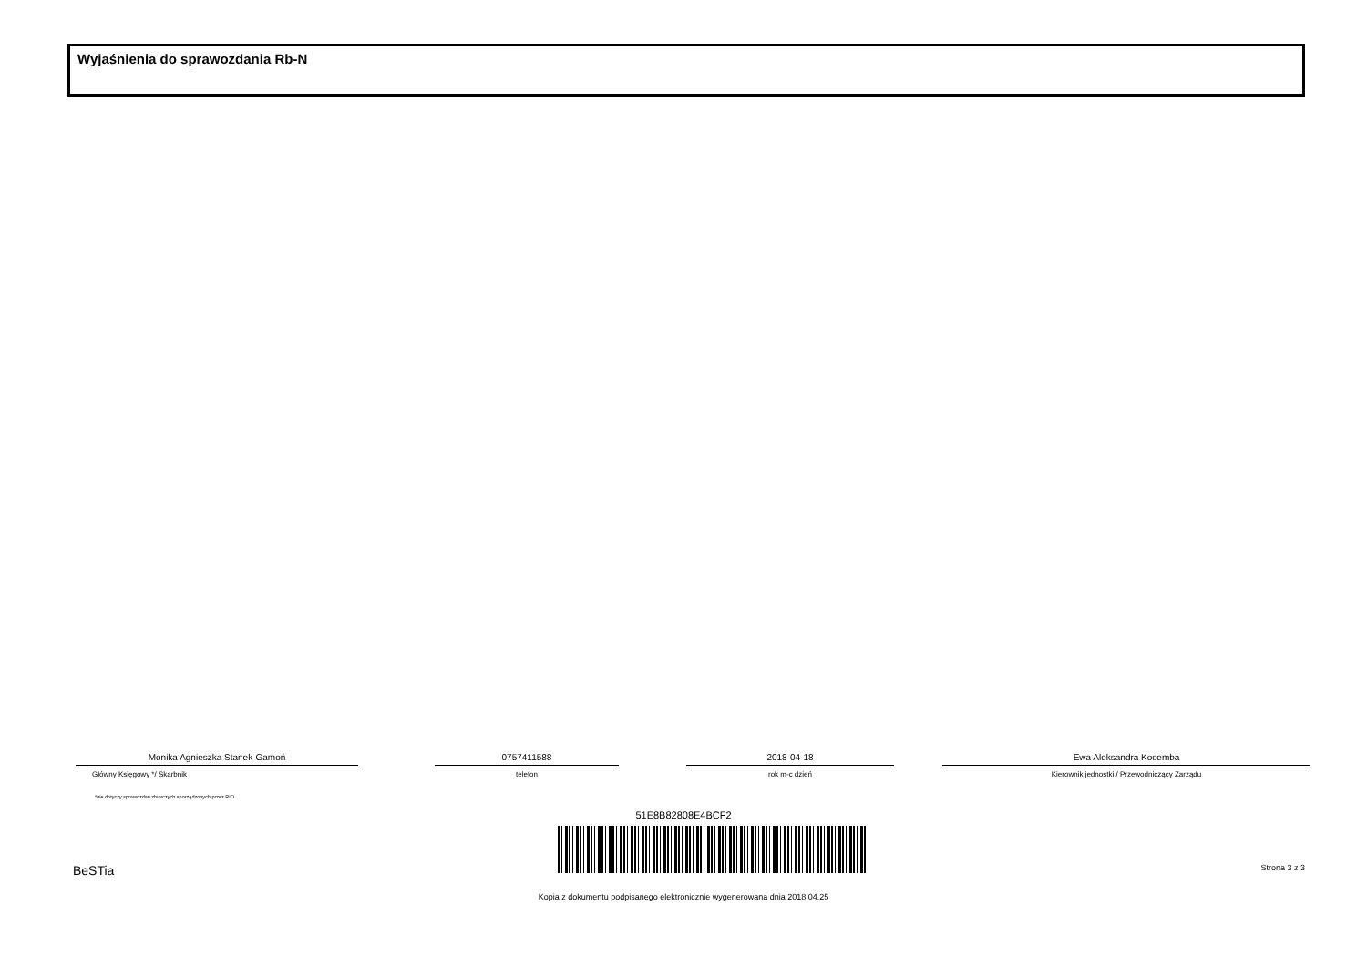Wyjaśnienia do sprawozdania Rb-N
Monika Agnieszka Stanek-Gamoń
Główny Księgowy */ Skarbnik
0757411588
telefon
2018-04-18
rok m-c dzień
Ewa Aleksandra Kocemba
Kierownik jednostki / Przewodniczący Zarządu
*nie dotyczy sprawozdań zbiorczych sporządzonych przez RIO
51E8B82808E4BCF2
BeSTia Strona 3 z 3
Kopia z dokumentu podpisanego elektronicznie wygenerowana dnia 2018.04.25